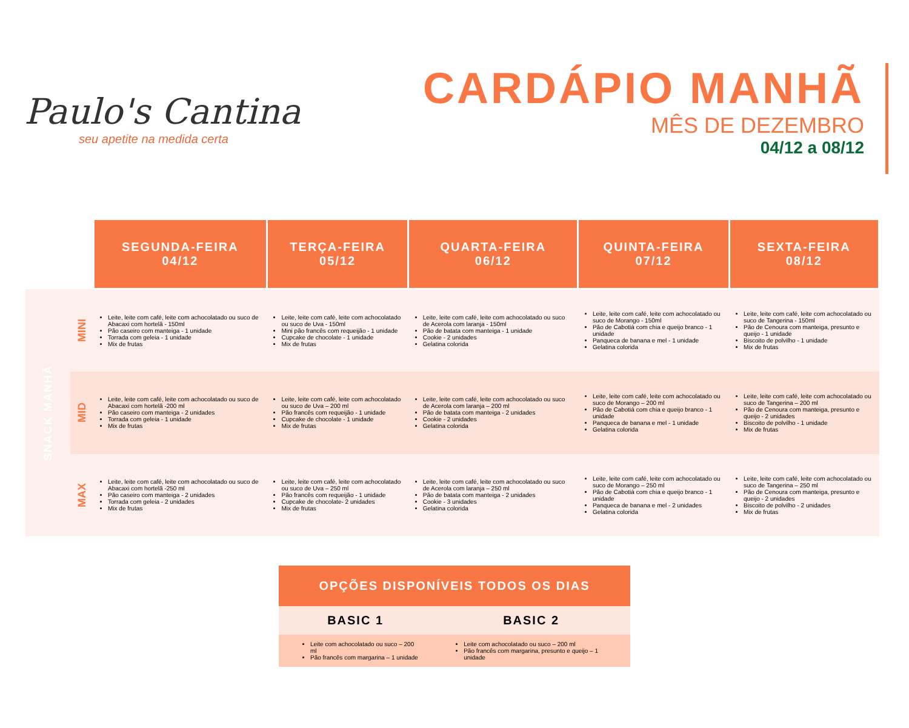Paulo's Cantina
seu apetite na medida certa
CARDÁPIO MANHÃ
MÊS DE DEZEMBRO
04/12 a 08/12
| | | SEGUNDA-FEIRA 04/12 | TERÇA-FEIRA 05/12 | QUARTA-FEIRA 06/12 | QUINTA-FEIRA 07/12 | SEXTA-FEIRA 08/12 |
| SNACK MANHÃ | MINI | Leite, leite com café, leite com achocolatado ou suco de Abacaxi com hortelã - 150ml Pão caseiro com manteiga - 1 unidade Torrada com geleia - 1 unidade Mix de frutas | Leite, leite com café, leite com achocolatado ou suco de Uva - 150ml Mini pão francês com requeijão - 1 unidade Cupcake de chocolate - 1 unidade Mix de frutas | Leite, leite com café, leite com achocolatado ou suco de Acerola com laranja - 150ml Pão de batata com manteiga - 1 unidade Cookie - 2 unidades Gelatina colorida | Leite, leite com café, leite com achocolatado ou suco de Morango - 150ml Pão de Cabotiá com chia e queijo branco - 1 unidade Panqueca de banana e mel - 1 unidade Gelatina colorida | Leite, leite com café, leite com achocolatado ou suco de Tangerina - 150ml Pão de Cenoura com manteiga, presunto e queijo - 1 unidade Biscoito de polvilho - 1 unidade Mix de frutas |
| | MID | Leite, leite com café, leite com achocolatado ou suco de Abacaxi com hortelã -200 ml Pão caseiro com manteiga - 2 unidades Torrada com geleia - 1 unidade Mix de frutas | Leite, leite com café, leite com achocolatado ou suco de Uva – 200 ml Pão francês com requeijão - 1 unidade Cupcake de chocolate - 1 unidade Mix de frutas | Leite, leite com café, leite com achocolatado ou suco de Acerola com laranja – 200 ml Pão de batata com manteiga - 2 unidades Cookie - 2 unidades Gelatina colorida | Leite, leite com café, leite com achocolatado ou suco de Morango – 200 ml Pão de Cabotiá com chia e queijo branco - 1 unidade Panqueca de banana e mel - 1 unidade Gelatina colorida | Leite, leite com café, leite com achocolatado ou suco de Tangerina – 200 ml Pão de Cenoura com manteiga, presunto e queijo - 2 unidades Biscoito de polvilho - 1 unidade Mix de frutas |
| | MAX | Leite, leite com café, leite com achocolatado ou suco de Abacaxi com hortelã -250 ml Pão caseiro com manteiga - 2 unidades Torrada com geleia - 2 unidades Mix de frutas | Leite, leite com café, leite com achocolatado ou suco de Uva – 250 ml Pão francês com requeijão - 1 unidade Cupcake de chocolate- 2 unidades Mix de frutas | Leite, leite com café, leite com achocolatado ou suco de Acerola com laranja – 250 ml Pão de batata com manteiga - 2 unidades Cookie - 3 unidades Gelatina colorida | Leite, leite com café, leite com achocolatado ou suco de Morango – 250 ml Pão de Cabotiá com chia e queijo branco - 1 unidade Panqueca de banana e mel - 2 unidades Gelatina colorida | Leite, leite com café, leite com achocolatado ou suco de Tangerina – 250 ml Pão de Cenoura com manteiga, presunto e queijo - 2 unidades Biscoito de polvilho - 2 unidades Mix de frutas |
OPÇÕES DISPONÍVEIS TODOS OS DIAS
| BASIC 1 | BASIC 2 |
| --- | --- |
| Leite com achocolatado ou suco – 200 ml Pão francês com margarina – 1 unidade | Leite com achocolatado ou suco – 200 ml Pão francês com margarina, presunto e queijo – 1 unidade |